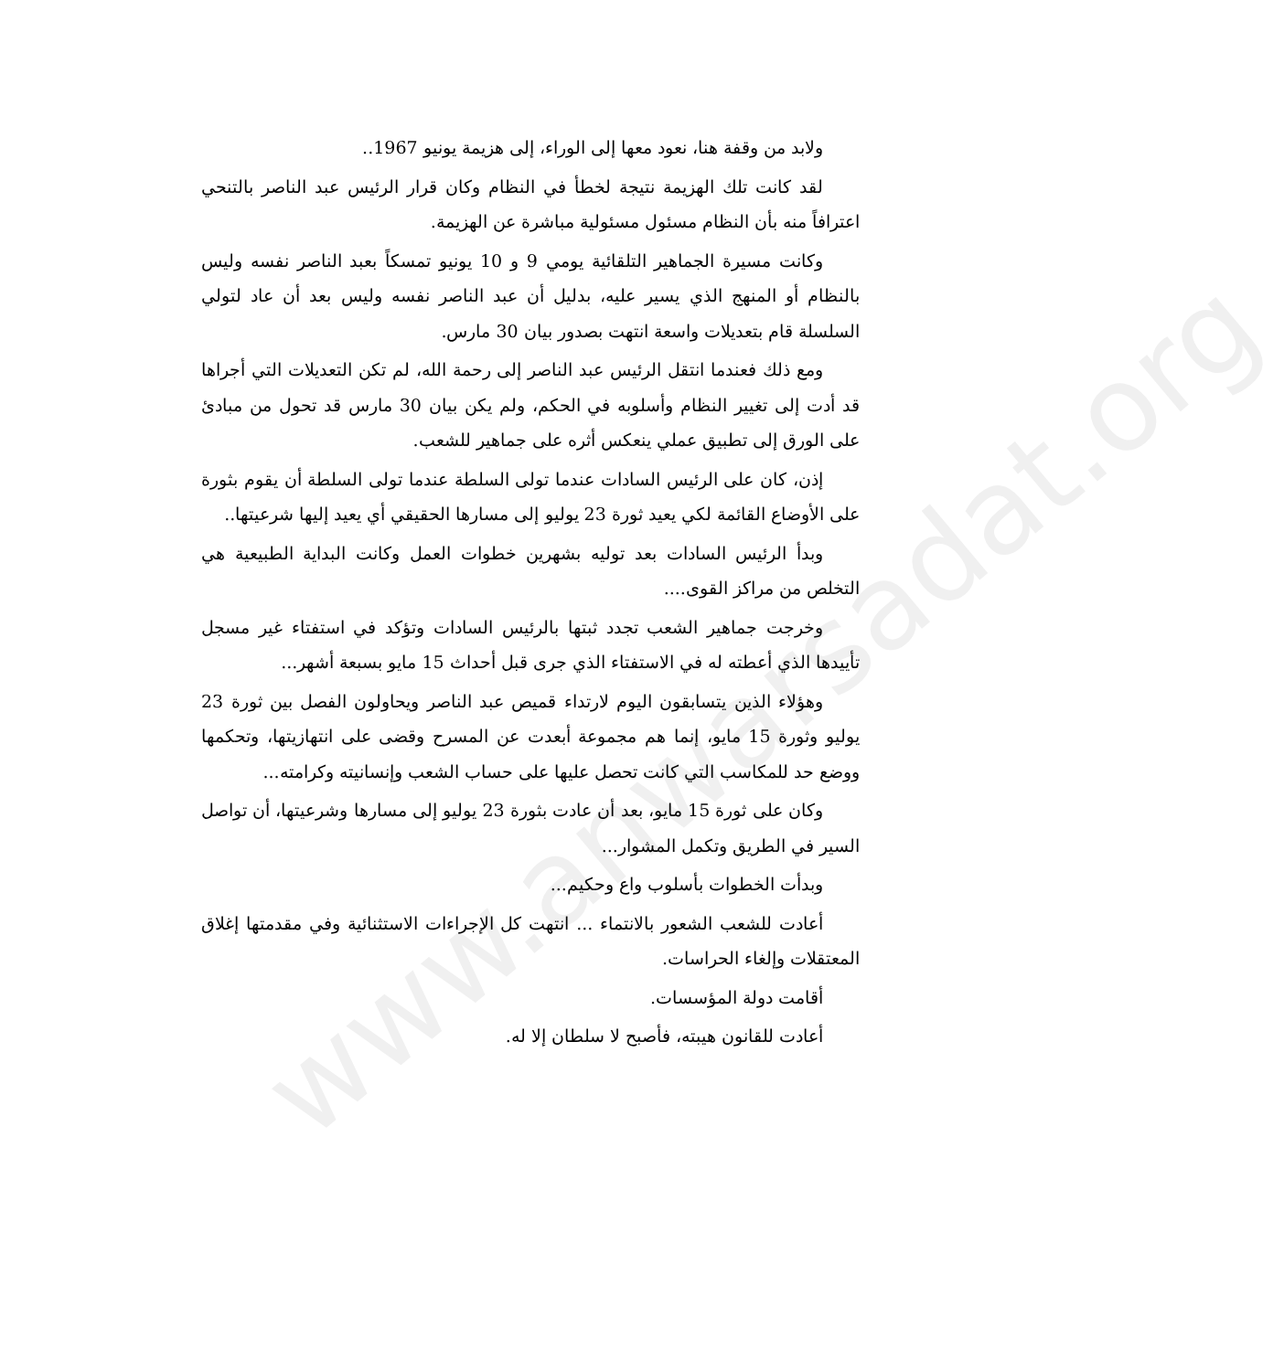www.anwarsadat.org
ولابد من وقفة هنا، نعود معها إلى الوراء، إلى هزيمة يونيو 1967..
لقد كانت تلك الهزيمة نتيجة لخطأ في النظام وكان قرار الرئيس عبد الناصر بالتنحي اعترافاً منه بأن النظام مسئول مسئولية مباشرة عن الهزيمة.
وكانت مسيرة الجماهير التلقائية يومي 9 و 10 يونيو تمسكاً بعبد الناصر نفسه وليس بالنظام أو المنهج الذي يسير عليه، بدليل أن عبد الناصر نفسه وليس بعد أن عاد لتولي السلسلة قام بتعديلات واسعة انتهت بصدور بيان 30 مارس.
ومع ذلك فعندما انتقل الرئيس عبد الناصر إلى رحمة الله، لم تكن التعديلات التي أجراها قد أدت إلى تغيير النظام وأسلوبه في الحكم، ولم يكن بيان 30 مارس قد تحول من مبادئ على الورق إلى تطبيق عملي ينعكس أثره على جماهير للشعب.
إذن، كان على الرئيس السادات عندما تولى السلطة عندما تولى السلطة أن يقوم بثورة على الأوضاع القائمة لكي يعيد ثورة 23 يوليو إلى مسارها الحقيقي أي يعيد إليها شرعيتها..
وبدأ الرئيس السادات بعد توليه بشهرين خطوات العمل وكانت البداية الطبيعية هي التخلص من مراكز القوى....
وخرجت جماهير الشعب تجدد ثبتها بالرئيس السادات وتؤكد في استفتاء غير مسجل تأييدها الذي أعطته له في الاستفتاء الذي جرى قبل أحداث 15 مايو بسبعة أشهر...
وهؤلاء الذين يتسابقون اليوم لارتداء قميص عبد الناصر ويحاولون الفصل بين ثورة 23 يوليو وثورة 15 مايو، إنما هم مجموعة أبعدت عن المسرح وقضى على انتهازيتها، وتحكمها ووضع حد للمكاسب التي كانت تحصل عليها على حساب الشعب وإنسانيته وكرامته...
وكان على ثورة 15 مايو، بعد أن عادت بثورة 23 يوليو إلى مسارها وشرعيتها، أن تواصل السير في الطريق وتكمل المشوار...
وبدأت الخطوات بأسلوب واع وحكيم...
أعادت للشعب الشعور بالانتماء ... انتهت كل الإجراءات الاستثنائية وفي مقدمتها إغلاق المعتقلات وإلغاء الحراسات.
أقامت دولة المؤسسات.
أعادت للقانون هيبته، فأصبح لا سلطان إلا له.